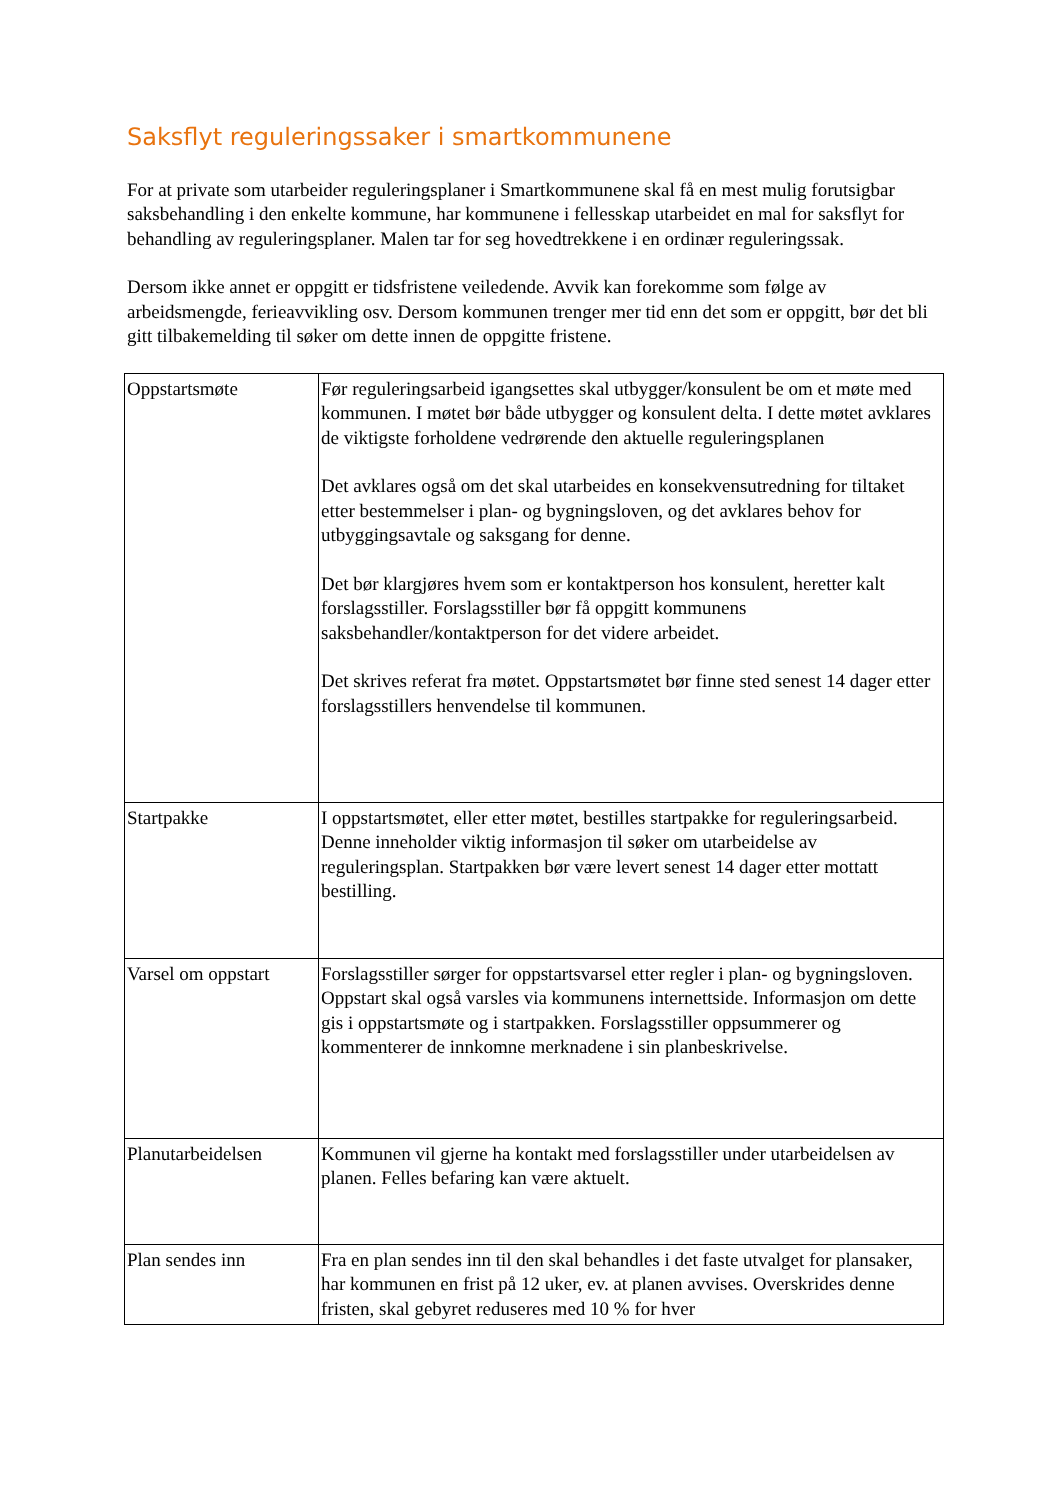Saksflyt reguleringssaker i smartkommunene
For at private som utarbeider reguleringsplaner i Smartkommunene skal få en mest mulig forutsigbar saksbehandling i den enkelte kommune, har kommunene i fellesskap utarbeidet en mal for saksflyt for behandling av reguleringsplaner. Malen tar for seg hovedtrekkene i en ordinær reguleringssak.
Dersom ikke annet er oppgitt er tidsfristene veiledende. Avvik kan forekomme som følge av arbeidsmengde, ferieavvikling osv. Dersom kommunen trenger mer tid enn det som er oppgitt, bør det bli gitt tilbakemelding til søker om dette innen de oppgitte fristene.
| Oppstartsmøte | Før reguleringsarbeid igangsettes skal utbygger/konsulent be om et møte med kommunen. I møtet bør både utbygger og konsulent delta. I dette møtet avklares de viktigste forholdene vedrørende den aktuelle reguleringsplanen Det avklares også om det skal utarbeides en konsekvensutredning for tiltaket etter bestemmelser i plan- og bygningsloven, og det avklares behov for utbyggingsavtale og saksgang for denne. Det bør klargjøres hvem som er kontaktperson hos konsulent, heretter kalt forslagsstiller. Forslagsstiller bør få oppgitt kommunens saksbehandler/kontaktperson for det videre arbeidet. Det skrives referat fra møtet. Oppstartsmøtet bør finne sted senest 14 dager etter forslagsstillers henvendelse til kommunen. |
| Startpakke | I oppstartsmøtet, eller etter møtet, bestilles startpakke for reguleringsarbeid. Denne inneholder viktig informasjon til søker om utarbeidelse av reguleringsplan. Startpakken bør være levert senest 14 dager etter mottatt bestilling. |
| Varsel om oppstart | Forslagsstiller sørger for oppstartsvarsel etter regler i plan- og bygningsloven. Oppstart skal også varsles via kommunens internettside. Informasjon om dette gis i oppstartsmøte og i startpakken. Forslagsstiller oppsummerer og kommenterer de innkomne merknadene i sin planbeskrivelse. |
| Planutarbeidelsen | Kommunen vil gjerne ha kontakt med forslagsstiller under utarbeidelsen av planen. Felles befaring kan være aktuelt. |
| Plan sendes inn | Fra en plan sendes inn til den skal behandles i det faste utvalget for plansaker, har kommunen en frist på 12 uker, ev. at planen avvises. Overskrides denne fristen, skal gebyret reduseres med 10 % for hver |